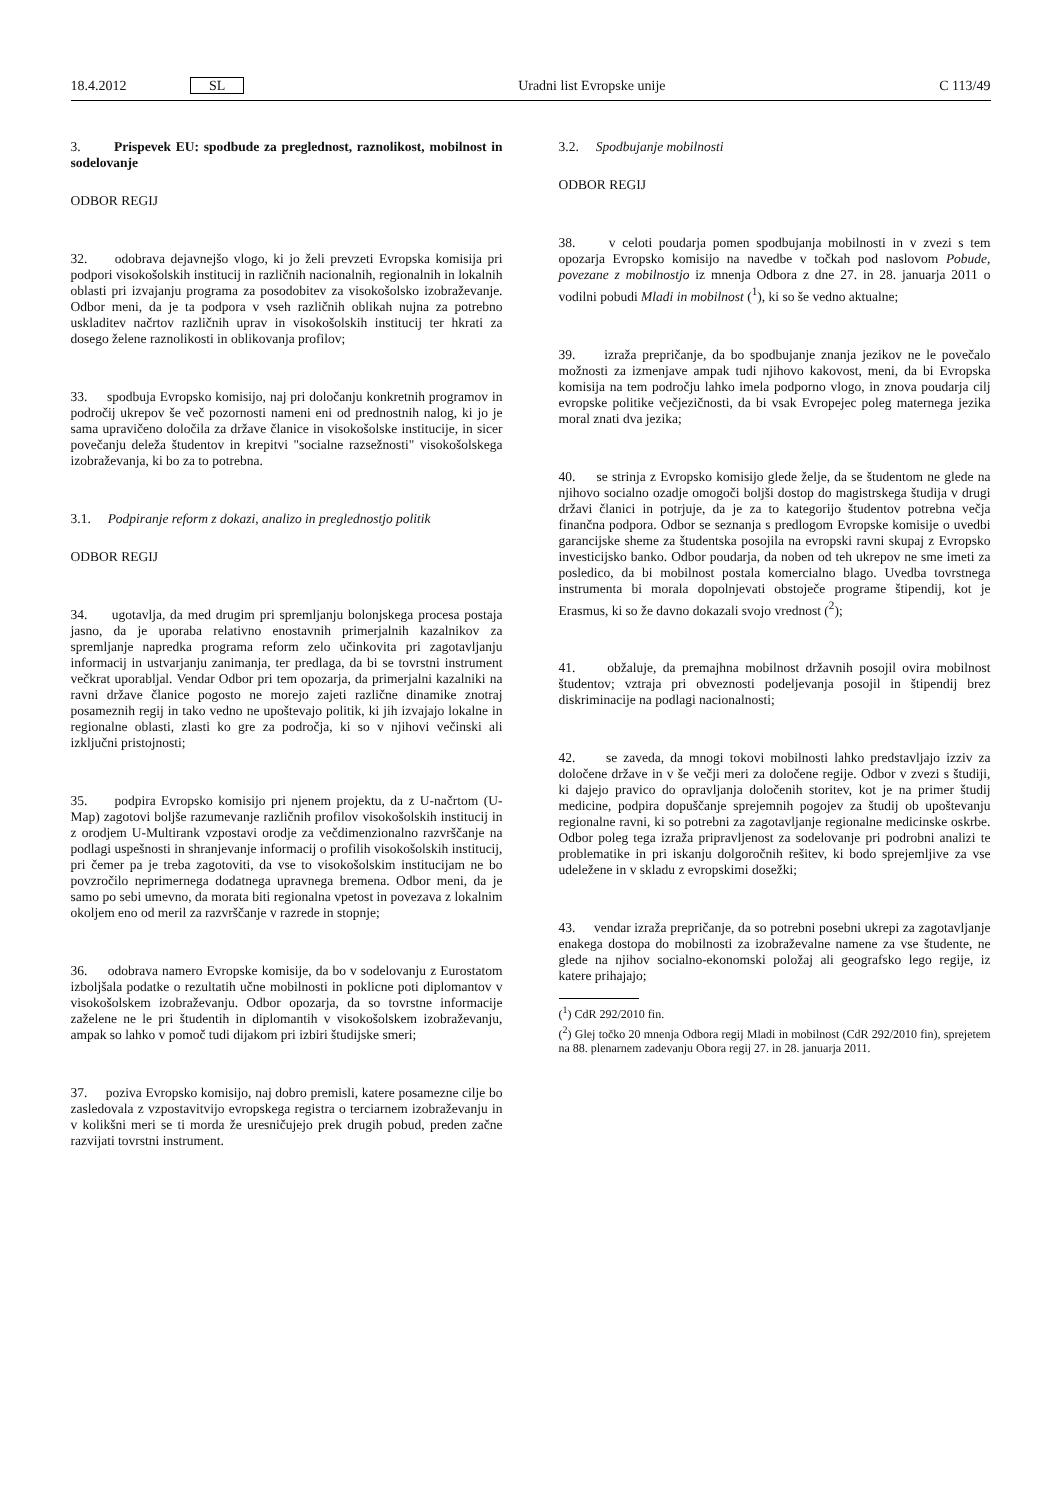18.4.2012 SL Uradni list Evropske unije C 113/49
3. Prispevek EU: spodbude za preglednost, raznolikost, mobilnost in sodelovanje
ODBOR REGIJ
32. odobrava dejavnejšo vlogo, ki jo želi prevzeti Evropska komisija pri podpori visokošolskih institucij in različnih nacionalnih, regionalnih in lokalnih oblasti pri izvajanju programa za posodobitev za visokošolsko izobraževanje. Odbor meni, da je ta podpora v vseh različnih oblikah nujna za potrebno uskladitev načrtov različnih uprav in visokošolskih institucij ter hkrati za dosego želene raznolikosti in oblikovanja profilov;
33. spodbuja Evropsko komisijo, naj pri določanju konkretnih programov in področij ukrepov še več pozornosti nameni eni od prednostnih nalog, ki jo je sama upravičeno določila za države članice in visokošolske institucije, in sicer povečanju deleža študentov in krepitvi "socialne razsežnosti" visokošolskega izobraževanja, ki bo za to potrebna.
3.1. Podpiranje reform z dokazi, analizo in preglednostjo politik
ODBOR REGIJ
34. ugotavlja, da med drugim pri spremljanju bolonjskega procesa postaja jasno, da je uporaba relativno enostavnih primerjalnih kazalnikov za spremljanje napredka programa reform zelo učinkovita pri zagotavljanju informacij in ustvarjanju zanimanja, ter predlaga, da bi se tovrstni instrument večkrat uporabljal. Vendar Odbor pri tem opozarja, da primerjalni kazalniki na ravni države članice pogosto ne morejo zajeti različne dinamike znotraj posameznih regij in tako vedno ne upoštevajo politik, ki jih izvajajo lokalne in regionalne oblasti, zlasti ko gre za področja, ki so v njihovi večinski ali izključni pristojnosti;
35. podpira Evropsko komisijo pri njenem projektu, da z U-načrtom (U-Map) zagotovi boljše razumevanje različnih profilov visokošolskih institucij in z orodjem U-Multirank vzpostavi orodje za večdimenzionalno razvrščanje na podlagi uspešnosti in shranjevanje informacij o profilih visokošolskih institucij, pri čemer pa je treba zagotoviti, da vse to visokošolskim institucijam ne bo povzročilo neprimernega dodatnega upravnega bremena. Odbor meni, da je samo po sebi umevno, da morata biti regionalna vpetost in povezava z lokalnim okoljem eno od meril za razvrščanje v razrede in stopnje;
36. odobrava namero Evropske komisije, da bo v sodelovanju z Eurostatom izboljšala podatke o rezultatih učne mobilnosti in poklicne poti diplomantov v visokošolskem izobraževanju. Odbor opozarja, da so tovrstne informacije zaželene ne le pri študentih in diplomantih v visokošolskem izobraževanju, ampak so lahko v pomoč tudi dijakom pri izbiri študijske smeri;
37. poziva Evropsko komisijo, naj dobro premisli, katere posamezne cilje bo zasledovala z vzpostavitvijo evropskega registra o terciarnem izobraževanju in v kolikšni meri se ti morda že uresničujejo prek drugih pobud, preden začne razvijati tovrstni instrument.
3.2. Spodbujanje mobilnosti
ODBOR REGIJ
38. v celoti poudarja pomen spodbujanja mobilnosti in v zvezi s tem opozarja Evropsko komisijo na navedbe v točkah pod naslovom Pobude, povezane z mobilnostjo iz mnenja Odbora z dne 27. in 28. januarja 2011 o vodilni pobudi Mladi in mobilnost (<sup>1</sup>), ki so še vedno aktualne;
39. izraža prepričanje, da bo spodbujanje znanja jezikov ne le povečalo možnosti za izmenjave ampak tudi njihovo kakovost, meni, da bi Evropska komisija na tem področju lahko imela podporno vlogo, in znova poudarja cilj evropske politike večjezičnosti, da bi vsak Evropejec poleg maternega jezika moral znati dva jezika;
40. se strinja z Evropsko komisijo glede želje, da se študentom ne glede na njihovo socialno ozadje omogoči boljši dostop do magistrskega študija v drugi državi članici in potrjuje, da je za to kategorijo študentov potrebna večja finančna podpora. Odbor se seznanja s predlogom Evropske komisije o uvedbi garancijske sheme za študentska posojila na evropski ravni skupaj z Evropsko investicijsko banko. Odbor poudarja, da noben od teh ukrepov ne sme imeti za posledico, da bi mobilnost postala komercialno blago. Uvedba tovrstnega instrumenta bi morala dopolnjevati obstoječe programe štipendij, kot je Erasmus, ki so že davno dokazali svojo vrednost (<sup>2</sup>);
41. obžaluje, da premajhna mobilnost državnih posojil ovira mobilnost študentov; vztraja pri obveznosti podeljevanja posojil in štipendij brez diskriminacije na podlagi nacionalnosti;
42. se zaveda, da mnogi tokovi mobilnosti lahko predstavljajo izziv za določene države in v še večji meri za določene regije. Odbor v zvezi s študiji, ki dajejo pravico do opravljanja določenih storitev, kot je na primer študij medicine, podpira dopuščanje sprejemnih pogojev za študij ob upoštevanju regionalne ravni, ki so potrebni za zagotavljanje regionalne medicinske oskrbe. Odbor poleg tega izraža pripravljenost za sodelovanje pri podrobni analizi te problematike in pri iskanju dolgoročnih rešitev, ki bodo sprejemljive za vse udeležene in v skladu z evropskimi dosežki;
43. vendar izraža prepričanje, da so potrebni posebni ukrepi za zagotavljanje enakega dostopa do mobilnosti za izobraževalne namene za vse študente, ne glede na njihov socialno-ekonomski položaj ali geografsko lego regije, iz katere prihajajo;
(<sup>1</sup>) CdR 292/2010 fin.
(<sup>2</sup>) Glej točko 20 mnenja Odbora regij Mladi in mobilnost (CdR 292/2010 fin), sprejetem na 88. plenarnem zadevanju Obora regij 27. in 28. januarja 2011.